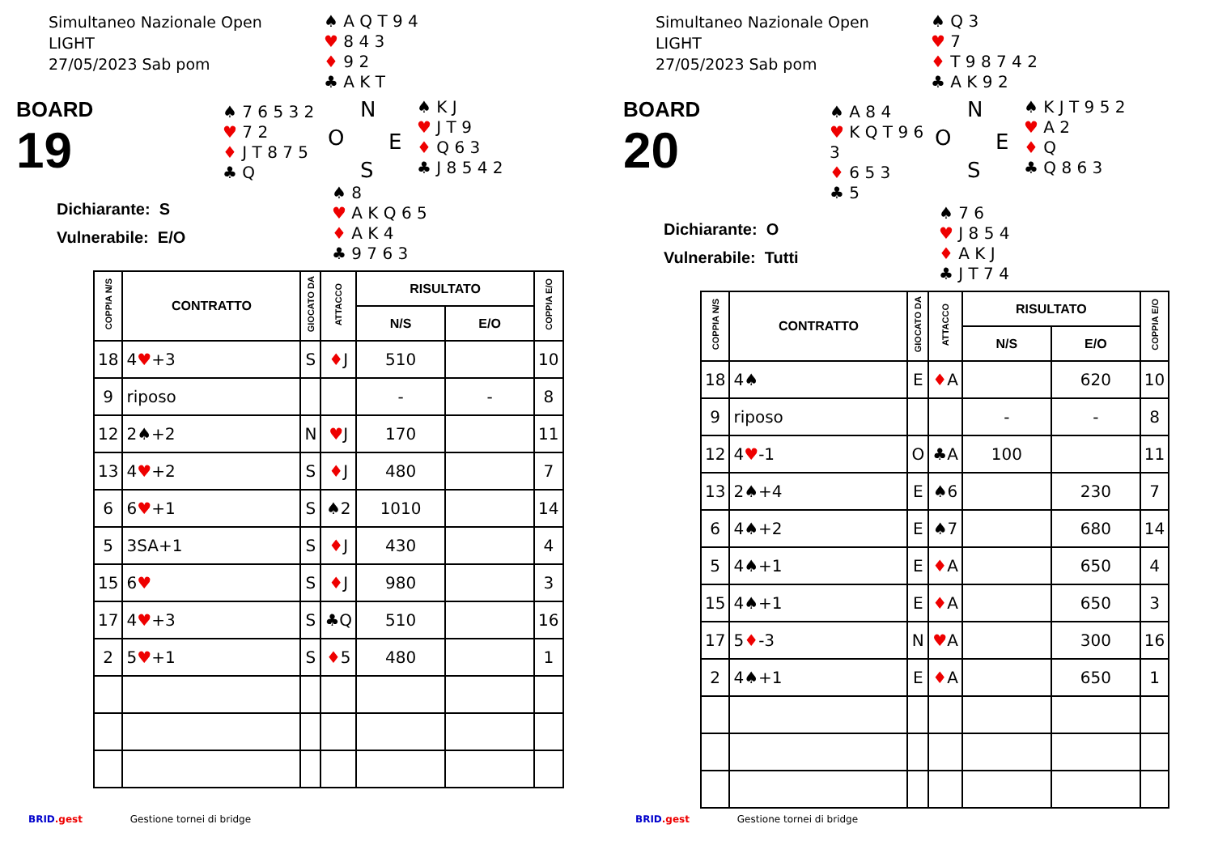Simultaneo Nazionale Open
LIGHT
27/05/2023 Sab pom
♠ A Q T 9 4
♥ 8 4 3
♦ 9 2
♣ A K T
BOARD
19
♠ 7 6 5 3 2
♥ 7 2
♦ J T 8 7 5
♣ Q
N
O E
S
♠ K J
♥ J T 9
♦ Q 6 3
♣ J 8 5 4 2
Dichiarante: S
Vulnerabile: E/O
♠ 8
♥ A K Q 6 5
♦ A K 4
♣ 9 7 6 3
| COPPIA N/S | CONTRATTO | GIOCATO DA | ATTACCO | RISULTATO | | COPPIA E/O |
| --- | --- | --- | --- | --- | --- | --- |
| | | | | N/S | E/O | |
| 18 | 4 ♥ +3 | S | ♦ J | 510 | | 10 |
| 9 | riposo | | | - | - | 8 |
| 12 | 2♠+2 | N | ♥ J | 170 | | 11 |
| 13 | 4 ♥ +2 | S | ♦ J | 480 | | 7 |
| 6 | 6 ♥ +1 | S | ♠2 | 1010 | | 14 |
| 5 | 3SA+1 | S | ♦ J | 430 | | 4 |
| 15 | 6 ♥ | S | ♦ J | 980 | | 3 |
| 17 | 4 ♥ +3 | S | ♣Q | 510 | | 16 |
| 2 | 5 ♥ +1 | S | ♦ 5 | 480 | | 1 |
BRID.gest Gestione tornei di bridge
Simultaneo Nazionale Open
LIGHT
27/05/2023 Sab pom
♠ Q 3
♥ 7
♦ T 9 8 7 4 2
♣ A K 9 2
BOARD
20
♠ A 8 4
♥ K Q T 9 6 3
♦ 6 5 3
♣ 5
N
O E
S
♠ K J T 9 5 2
♥ A 2
♦ Q
♣ Q 8 6 3
Dichiarante: O
Vulnerabile: Tutti
♠ 7 6
♥ J 8 5 4
♦ A K J
♣ J T 7 4
| COPPIA N/S | CONTRATTO | GIOCATO DA | ATTACCO | RISULTATO | | COPPIA E/O |
| --- | --- | --- | --- | --- | --- | --- |
| | | | | N/S | E/O | |
| 18 | 4♠ | E | ♦ A | | 620 | 10 |
| 9 | riposo | | | - | - | 8 |
| 12 | 4 ♥ -1 | O | ♣A | 100 | | 11 |
| 13 | 2♠+4 | E | ♠6 | | 230 | 7 |
| 6 | 4♠+2 | E | ♠7 | | 680 | 14 |
| 5 | 4♠+1 | E | ♦ A | | 650 | 4 |
| 15 | 4♠+1 | E | ♦ A | | 650 | 3 |
| 17 | 5 ♦ -3 | N | ♥ A | | 300 | 16 |
| 2 | 4♠+1 | E | ♦ A | | 650 | 1 |
BRID.gest Gestione tornei di bridge